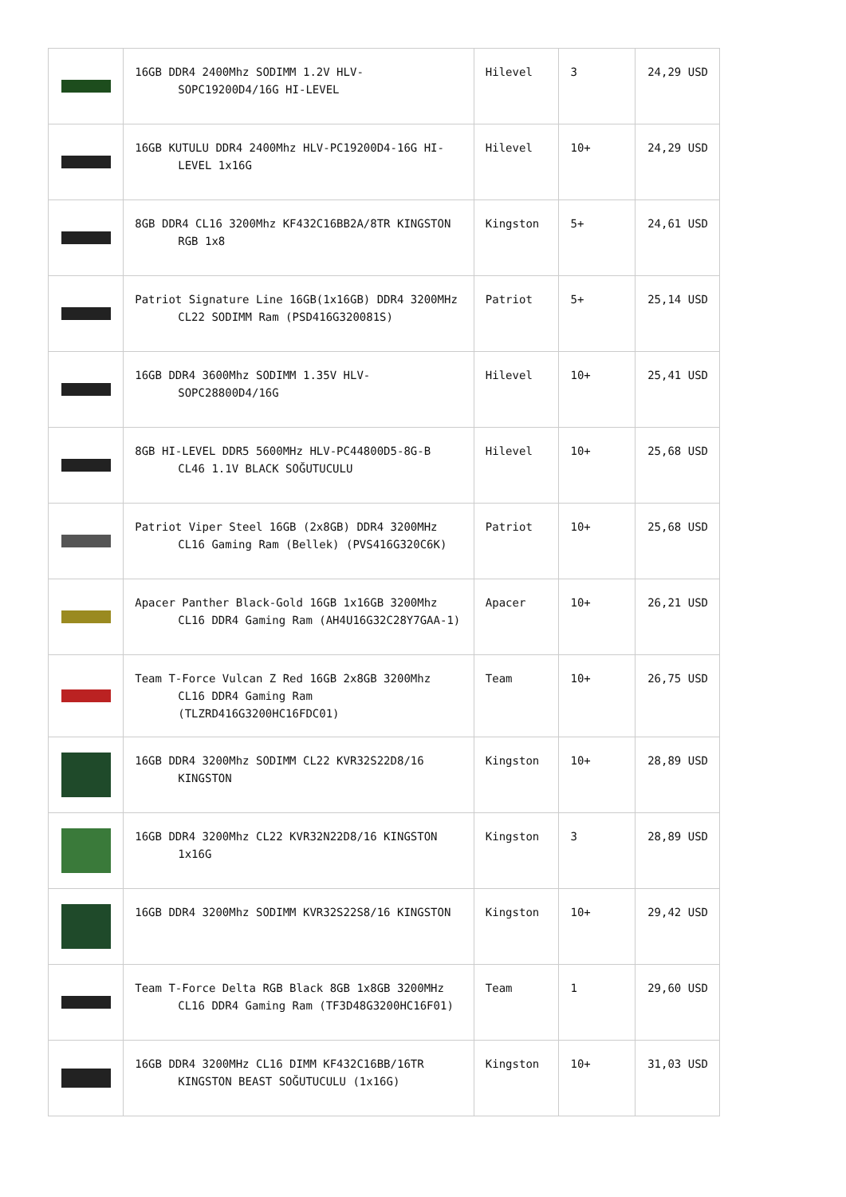| | 16GB DDR4 2400Mhz SODIMM 1.2V HLV-SOPC19200D4/16G HI-LEVEL | Hilevel | 3 | 24,29 USD |
| | 16GB KUTULU DDR4 2400Mhz HLV-PC19200D4-16G HI-LEVEL 1x16G | Hilevel | 10+ | 24,29 USD |
| | 8GB DDR4 CL16 3200Mhz KF432C16BB2A/8TR KINGSTON RGB 1x8 | Kingston | 5+ | 24,61 USD |
| | Patriot Signature Line 16GB(1x16GB) DDR4 3200MHz CL22 SODIMM Ram (PSD416G320081S) | Patriot | 5+ | 25,14 USD |
| | 16GB DDR4 3600Mhz SODIMM 1.35V HLV-SOPC28800D4/16G | Hilevel | 10+ | 25,41 USD |
| | 8GB HI-LEVEL DDR5 5600MHz HLV-PC44800D5-8G-B CL46 1.1V BLACK SOĞUTUCULU | Hilevel | 10+ | 25,68 USD |
| | Patriot Viper Steel 16GB (2x8GB) DDR4 3200MHz CL16 Gaming Ram (Bellek) (PVS416G320C6K) | Patriot | 10+ | 25,68 USD |
| | Apacer Panther Black-Gold 16GB 1x16GB 3200Mhz CL16 DDR4 Gaming Ram (AH4U16G32C28Y7GAA-1) | Apacer | 10+ | 26,21 USD |
| | Team T-Force Vulcan Z Red 16GB 2x8GB 3200Mhz CL16 DDR4 Gaming Ram (TLZRD416G3200HC16FDC01) | Team | 10+ | 26,75 USD |
| | 16GB DDR4 3200Mhz SODIMM CL22 KVR32S22D8/16 KINGSTON | Kingston | 10+ | 28,89 USD |
| | 16GB DDR4 3200Mhz CL22 KVR32N22D8/16 KINGSTON 1x16G | Kingston | 3 | 28,89 USD |
| | 16GB DDR4 3200Mhz SODIMM KVR32S22S8/16 KINGSTON | Kingston | 10+ | 29,42 USD |
| | Team T-Force Delta RGB Black 8GB 1x8GB 3200MHz CL16 DDR4 Gaming Ram (TF3D48G3200HC16F01) | Team | 1 | 29,60 USD |
| | 16GB DDR4 3200MHz CL16 DIMM KF432C16BB/16TR KINGSTON BEAST SOĞUTUCULU (1x16G) | Kingston | 10+ | 31,03 USD |